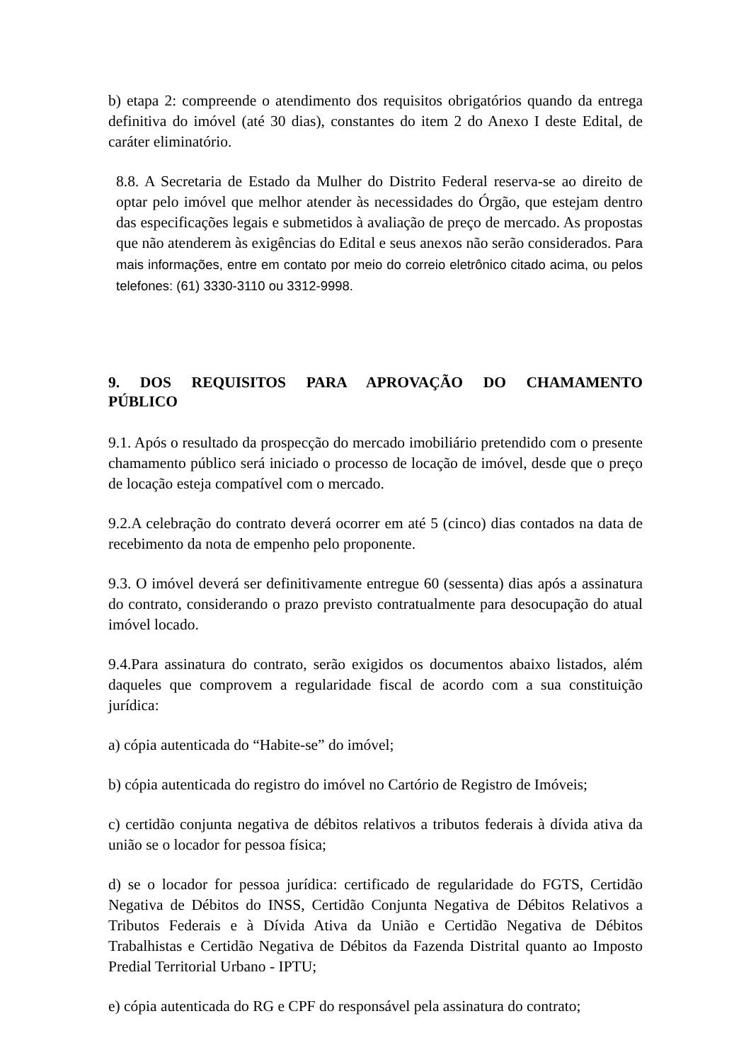b) etapa 2: compreende o atendimento dos requisitos obrigatórios quando da entrega definitiva do imóvel (até 30 dias), constantes do item 2 do Anexo I deste Edital, de caráter eliminatório.
8.8. A Secretaria de Estado da Mulher do Distrito Federal reserva-se ao direito de optar pelo imóvel que melhor atender às necessidades do Órgão, que estejam dentro das especificações legais e submetidos à avaliação de preço de mercado. As propostas que não atenderem às exigências do Edital e seus anexos não serão considerados. Para mais informações, entre em contato por meio do correio eletrônico citado acima, ou pelos telefones: (61) 3330-3110 ou 3312-9998.
9. DOS REQUISITOS PARA APROVAÇÃO DO CHAMAMENTO PÚBLICO
9.1. Após o resultado da prospecção do mercado imobiliário pretendido com o presente chamamento público será iniciado o processo de locação de imóvel, desde que o preço de locação esteja compatível com o mercado.
9.2.A celebração do contrato deverá ocorrer em até 5 (cinco) dias contados na data de recebimento da nota de empenho pelo proponente.
9.3. O imóvel deverá ser definitivamente entregue 60 (sessenta) dias após a assinatura do contrato, considerando o prazo previsto contratualmente para desocupação do atual imóvel locado.
9.4.Para assinatura do contrato, serão exigidos os documentos abaixo listados, além daqueles que comprovem a regularidade fiscal de acordo com a sua constituição jurídica:
a) cópia autenticada do “Habite-se” do imóvel;
b) cópia autenticada do registro do imóvel no Cartório de Registro de Imóveis;
c) certidão conjunta negativa de débitos relativos a tributos federais à dívida ativa da união se o locador for pessoa física;
d) se o locador for pessoa jurídica: certificado de regularidade do FGTS, Certidão Negativa de Débitos do INSS, Certidão Conjunta Negativa de Débitos Relativos a Tributos Federais e à Dívida Ativa da União e Certidão Negativa de Débitos Trabalhistas e Certidão Negativa de Débitos da Fazenda Distrital quanto ao Imposto Predial Territorial Urbano - IPTU;
e) cópia autenticada do RG e CPF do responsável pela assinatura do contrato;